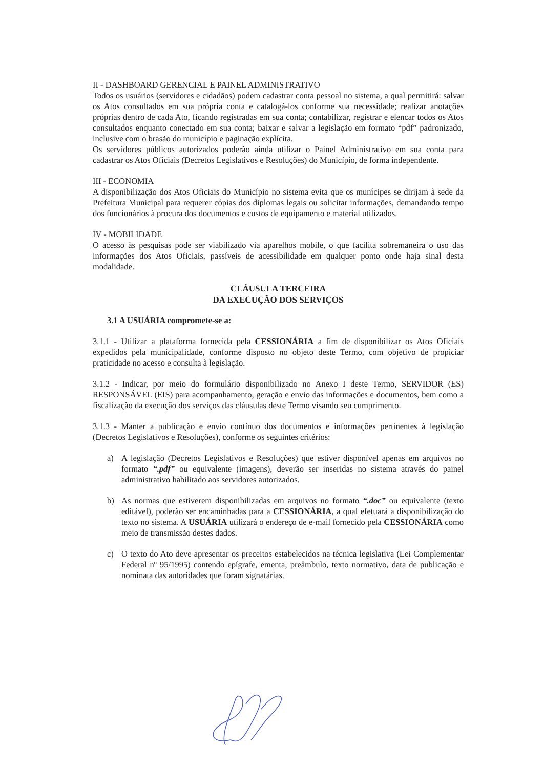II - DASHBOARD GERENCIAL E PAINEL ADMINISTRATIVO
Todos os usuários (servidores e cidadãos) podem cadastrar conta pessoal no sistema, a qual permitirá: salvar os Atos consultados em sua própria conta e catalogá-los conforme sua necessidade; realizar anotações próprias dentro de cada Ato, ficando registradas em sua conta; contabilizar, registrar e elencar todos os Atos consultados enquanto conectado em sua conta; baixar e salvar a legislação em formato “pdf” padronizado, inclusive com o brasão do município e paginação explícita.
Os servidores públicos autorizados poderão ainda utilizar o Painel Administrativo em sua conta para cadastrar os Atos Oficiais (Decretos Legislativos e Resoluções) do Município, de forma independente.
III - ECONOMIA
A disponibilização dos Atos Oficiais do Município no sistema evita que os munícipes se dirijam à sede da Prefeitura Municipal para requerer cópias dos diplomas legais ou solicitar informações, demandando tempo dos funcionários à procura dos documentos e custos de equipamento e material utilizados.
IV - MOBILIDADE
O acesso às pesquisas pode ser viabilizado via aparelhos mobile, o que facilita sobremaneira o uso das informações dos Atos Oficiais, passíveis de acessibilidade em qualquer ponto onde haja sinal desta modalidade.
CLÁUSULA TERCEIRA
DA EXECUÇÃO DOS SERVIÇOS
3.1 A USUÁRIA compromete-se a:
3.1.1 - Utilizar a plataforma fornecida pela CESSIONÁRIA a fim de disponibilizar os Atos Oficiais expedidos pela municipalidade, conforme disposto no objeto deste Termo, com objetivo de propiciar praticidade no acesso e consulta à legislação.
3.1.2 - Indicar, por meio do formulário disponibilizado no Anexo I deste Termo, SERVIDOR (ES) RESPONSÁVEL (EIS) para acompanhamento, geração e envio das informações e documentos, bem como a fiscalização da execução dos serviços das cláusulas deste Termo visando seu cumprimento.
3.1.3 - Manter a publicação e envio contínuo dos documentos e informações pertinentes à legislação (Decretos Legislativos e Resoluções), conforme os seguintes critérios:
a) A legislação (Decretos Legislativos e Resoluções) que estiver disponível apenas em arquivos no formato “.pdf” ou equivalente (imagens), deverão ser inseridas no sistema através do painel administrativo habilitado aos servidores autorizados.
b) As normas que estiverem disponibilizadas em arquivos no formato “.doc” ou equivalente (texto editável), poderão ser encaminhadas para a CESSIONÁRIA, a qual efetuará a disponibilização do texto no sistema. A USUÁRIA utilizará o endereço de e-mail fornecido pela CESSIONÁRIA como meio de transmissão destes dados.
c) O texto do Ato deve apresentar os preceitos estabelecidos na técnica legislativa (Lei Complementar Federal nº 95/1995) contendo epígrafe, ementa, preâmbulo, texto normativo, data de publicação e nominata das autoridades que foram signatárias.